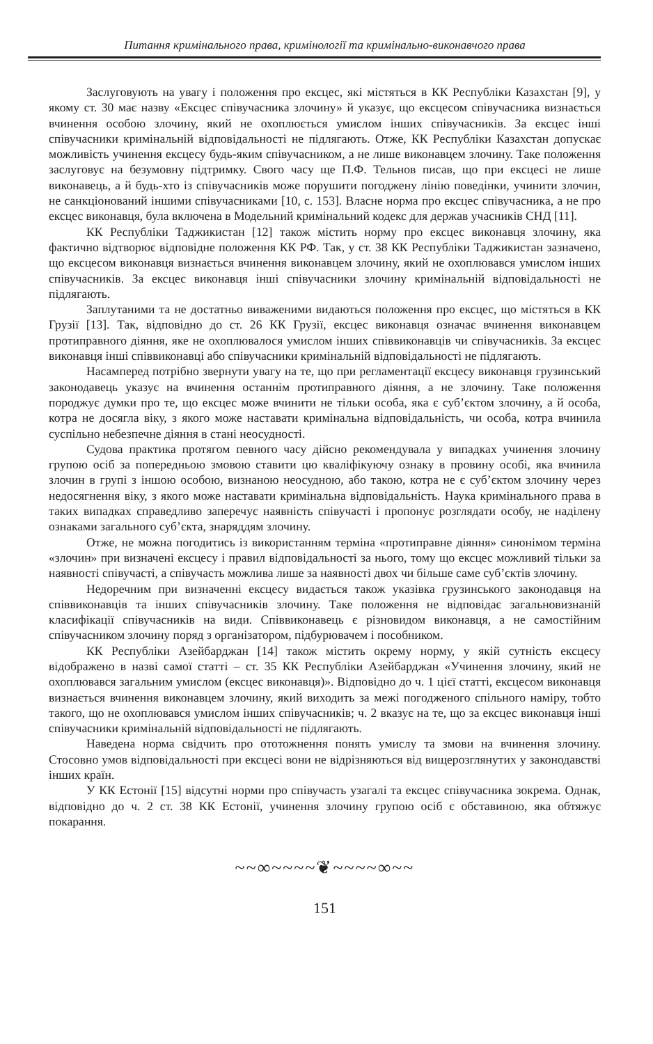Питання кримінального права, кримінології та кримінально-виконавчого права
Заслуговують на увагу і положення про ексцес, які містяться в КК Республіки Казахстан [9], у якому ст. 30 має назву «Ексцес співучасника злочину» й указує, що ексцесом співучасника визнається вчинення особою злочину, який не охоплюється умислом інших співучасників. За ексцес інші співучасники кримінальній відповідальності не підлягають. Отже, КК Республіки Казахстан допускає можливість учинення ексцесу будь-яким співучасником, а не лише виконавцем злочину. Таке положення заслуговує на безумовну підтримку. Свого часу ще П.Ф. Тельнов писав, що при ексцесі не лише виконавець, а й будь-хто із співучасників може порушити погоджену лінію поведінки, учинити злочин, не санкціонований іншими співучасниками [10, с. 153]. Власне норма про ексцес співучасника, а не про ексцес виконавця, була включена в Модельний кримінальний кодекс для держав учасників СНД [11].
КК Республіки Таджикистан [12] також містить норму про ексцес виконавця злочину, яка фактично відтворює відповідне положення КК РФ. Так, у ст. 38 КК Республіки Таджикистан зазначено, що ексцесом виконавця визнається вчинення виконавцем злочину, який не охоплювався умислом інших співучасників. За ексцес виконавця інші співучасники злочину кримінальній відповідальності не підлягають.
Заплутаними та не достатньо виваженими видаються положення про ексцес, що містяться в КК Грузії [13]. Так, відповідно до ст. 26 КК Грузії, ексцес виконавця означає вчинення виконавцем протиправного діяння, яке не охоплювалося умислом інших співвиконавців чи співучасників. За ексцес виконавця інші співвиконавці або співучасники кримінальній відповідальності не підлягають.
Насамперед потрібно звернути увагу на те, що при регламентації ексцесу виконавця грузинський законодавець указує на вчинення останнім протиправного діяння, а не злочину. Таке положення породжує думки про те, що ексцес може вчинити не тільки особа, яка є суб’єктом злочину, а й особа, котра не досягла віку, з якого може наставати кримінальна відповідальність, чи особа, котра вчинила суспільно небезпечне діяння в стані неосудності.
Судова практика протягом певного часу дійсно рекомендувала у випадках учинення злочину групою осіб за попередньою змовою ставити цю кваліфікуючу ознаку в провину особі, яка вчинила злочин в групі з іншою особою, визнаною неосудною, або такою, котра не є суб’єктом злочину через недосягнення віку, з якого може наставати кримінальна відповідальність. Наука кримінального права в таких випадках справедливо заперечує наявність співучасті і пропонує розглядати особу, не наділену ознаками загального суб’єкта, знаряддям злочину.
Отже, не можна погодитись із використанням терміна «протиправне діяння» синонімом терміна «злочин» при визначені ексцесу і правил відповідальності за нього, тому що ексцес можливий тільки за наявності співучасті, а співучасть можлива лише за наявності двох чи більше саме суб’єктів злочину.
Недоречним при визначенні ексцесу видається також указівка грузинського законодавця на співвиконавців та інших співучасників злочину. Таке положення не відповідає загальновизнаній класифікації співучасників на види. Співвиконавець є різновидом виконавця, а не самостійним співучасником злочину поряд з організатором, підбурювачем і пособником.
КК Республіки Азейбарджан [14] також містить окрему норму, у якій сутність ексцесу відображено в назві самої статті – ст. 35 КК Республіки Азейбарджан «Учинення злочину, який не охоплювався загальним умислом (ексцес виконавця)». Відповідно до ч. 1 цієї статті, ексцесом виконавця визнається вчинення виконавцем злочину, який виходить за межі погодженого спільного наміру, тобто такого, що не охоплювався умислом інших співучасників; ч. 2 вказує на те, що за ексцес виконавця інші співучасники кримінальній відповідальності не підлягають.
Наведена норма свідчить про ототожнення понять умислу та змови на вчинення злочину. Стосовно умов відповідальності при ексцесі вони не відрізняються від вищерозглянутих у законодавстві інших країн.
У КК Естонії [15] відсутні норми про співучасть узагалі та ексцес співучасника зокрема. Однак, відповідно до ч. 2 ст. 38 КК Естонії, учинення злочину групою осіб є обставиною, яка обтяжує покарання.
~~∞~~~~❦~~~~∞~~
151